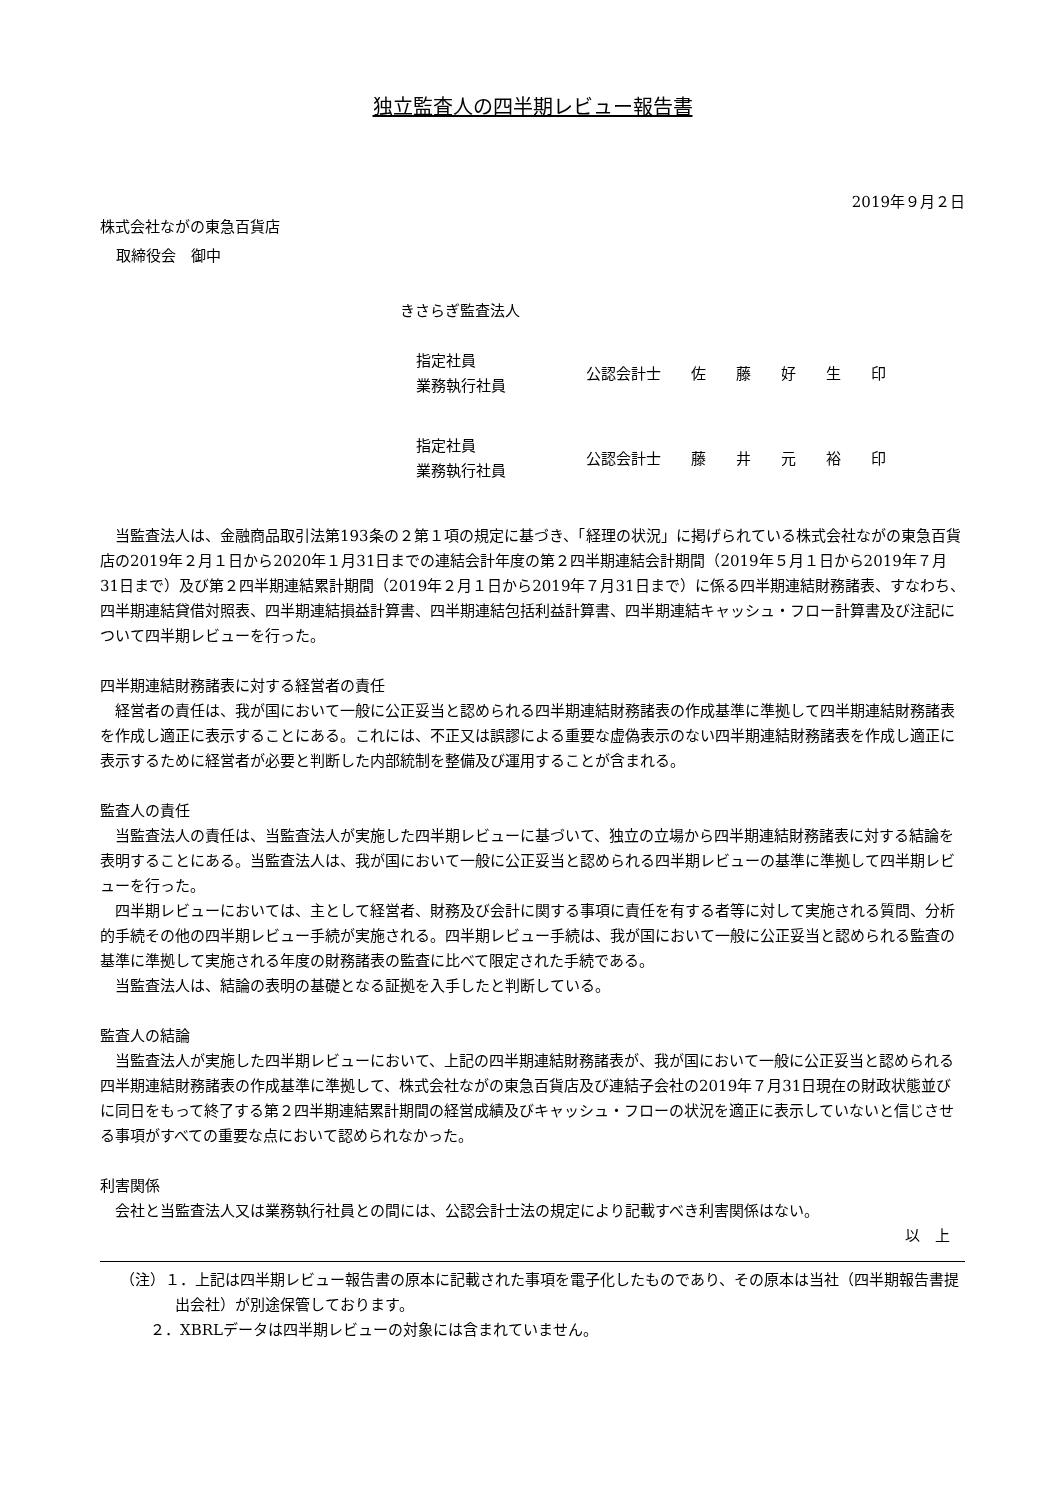独立監査人の四半期レビュー報告書
2019年９月２日
株式会社ながの東急百貨店
取締役会　御中
きさらぎ監査法人
| 指定社員 業務執行社員 | 公認会計士 佐 藤 好 生 印 |
| 指定社員 業務執行社員 | 公認会計士 藤 井 元 裕 印 |
当監査法人は、金融商品取引法第193条の２第１項の規定に基づき、「経理の状況」に掲げられている株式会社ながの東急百貨店の2019年２月１日から2020年１月31日までの連結会計年度の第２四半期連結会計期間（2019年５月１日から2019年７月31日まで）及び第２四半期連結累計期間（2019年２月１日から2019年７月31日まで）に係る四半期連結財務諸表、すなわち、四半期連結貸借対照表、四半期連結損益計算書、四半期連結包括利益計算書、四半期連結キャッシュ・フロー計算書及び注記について四半期レビューを行った。
四半期連結財務諸表に対する経営者の責任
経営者の責任は、我が国において一般に公正妥当と認められる四半期連結財務諸表の作成基準に準拠して四半期連結財務諸表を作成し適正に表示することにある。これには、不正又は誤謬による重要な虚偽表示のない四半期連結財務諸表を作成し適正に表示するために経営者が必要と判断した内部統制を整備及び運用することが含まれる。
監査人の責任
当監査法人の責任は、当監査法人が実施した四半期レビューに基づいて、独立の立場から四半期連結財務諸表に対する結論を表明することにある。当監査法人は、我が国において一般に公正妥当と認められる四半期レビューの基準に準拠して四半期レビューを行った。
四半期レビューにおいては、主として経営者、財務及び会計に関する事項に責任を有する者等に対して実施される質問、分析的手続その他の四半期レビュー手続が実施される。四半期レビュー手続は、我が国において一般に公正妥当と認められる監査の基準に準拠して実施される年度の財務諸表の監査に比べて限定された手続である。
当監査法人は、結論の表明の基礎となる証拠を入手したと判断している。
監査人の結論
当監査法人が実施した四半期レビューにおいて、上記の四半期連結財務諸表が、我が国において一般に公正妥当と認められる四半期連結財務諸表の作成基準に準拠して、株式会社ながの東急百貨店及び連結子会社の2019年７月31日現在の財政状態並びに同日をもって終了する第２四半期連結累計期間の経営成績及びキャッシュ・フローの状況を適正に表示していないと信じさせる事項がすべての重要な点において認められなかった。
利害関係
会社と当監査法人又は業務執行社員との間には、公認会計士法の規定により記載すべき利害関係はない。
以　上
（注）１．上記は四半期レビュー報告書の原本に記載された事項を電子化したものであり、その原本は当社（四半期報告書提出会社）が別途保管しております。
２．XBRLデータは四半期レビューの対象には含まれていません。